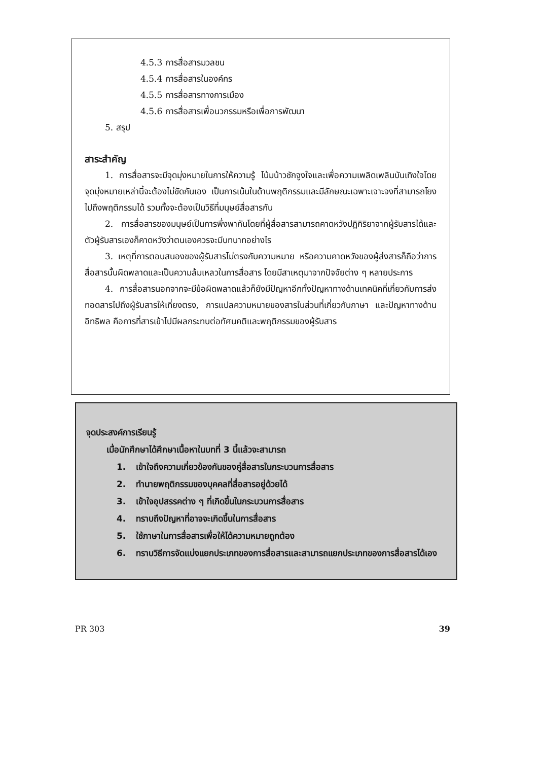4.5.3 การสื่อสารมวลชน
4.5.4 การสื่อสารในองค์กร
4.5.5 การสื่อสารทางการเมือง
4.5.6 การสื่อสารเพื่อนวกรรมหรือเพื่อการพัฒนา
5. สรุป
สาระสำคัญ
1. การสื่อสารจะมีจุดมุ่งหมายในการให้ความรู้ โน้มน้าวชักจูงใจและเพื่อความเพลิดเพลินบันเทิงใจโดยจุดมุ่งหมายเหล่านี้จะต้องไม่ขัดกันเอง เป็นการเน้นในด้านพฤติกรรมและมีลักษณะเฉพาะเจาะจงที่สามารถโยงไปถึงพฤติกรรมได้ รวมทั้งจะต้องเป็นวิธีที่มนุษย์สื่อสารกัน
2. การสื่อสารของมนุษย์เป็นการพึ่งพากันโดยที่ผู้สื่อสารสามารถคาดหวังปฏิกิริยาจากผู้รับสารได้และตัวผู้รับสารเองก็คาดหวังว่าตนเองควรจะมีบทบาทอย่างไร
3. เหตุที่การตอบสนองของผู้รับสารไม่ตรงกับความหมาย หรือความคาดหวังของผู้ส่งสารก็ถือว่าการสื่อสารนั้นผิดพลาดและเป็นความล้มเหลวในการสื่อสาร โดยมีสาเหตุมาจากปัจจัยต่าง ๆ หลายประการ
4. การสื่อสารนอกจากจะมีข้อผิดพลาดแล้วก็ยังมีปัญหาอีกทั้งปัญหาทางด้านเทคนิคที่เกี่ยวกับการส่งทอดสารไปถึงผู้รับสารให้เที่ยงตรง, การแปลความหมายของสารในส่วนที่เกี่ยวกับภาษา และปัญหาทางด้านอิทธิพล คือการที่สารเข้าไปมีผลกระทบต่อทัศนคติและพฤติกรรมของผู้รับสาร
จุดประสงค์การเรียนรู้
เมื่อนักศึกษาได้ศึกษาเนื้อหาในบทที่ 3 นี้แล้วจะสามารถ
1. เข้าใจถึงความเกี่ยวข้องกันของคู่สื่อสารในกระบวนการสื่อสาร
2. ทำนายพฤติกรรมของบุคคลที่สื่อสารอยู่ด้วยได้
3. เข้าใจอุปสรรคต่าง ๆ ที่เกิดขึ้นในกระบวนการสื่อสาร
4. ทราบถึงปัญหาที่อาจจะเกิดขึ้นในการสื่อสาร
5. ใช้ภาษาในการสื่อสารเพื่อให้ได้ความหมายถูกต้อง
6. ทราบวิธีการจัดแบ่งแยกประเภทของการสื่อสารและสามารถแยกประเภทของการสื่อสารได้เอง
PR 303 39